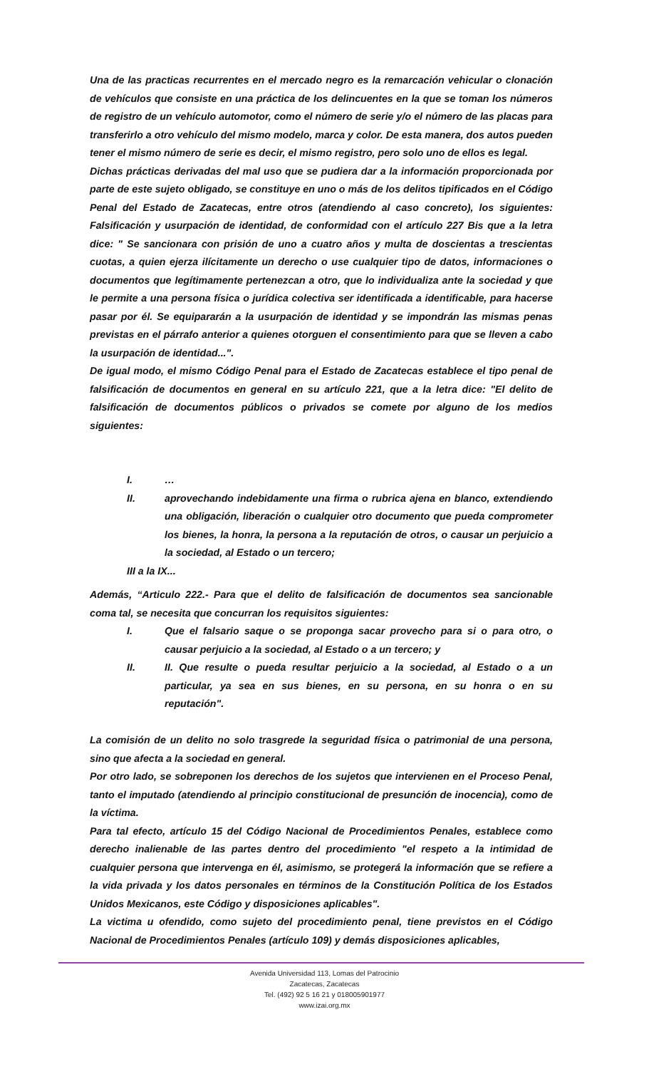Una de las practicas recurrentes en el mercado negro es la remarcación vehicular o clonación de vehículos que consiste en una práctica de los delincuentes en la que se toman los números de registro de un vehículo automotor, como el número de serie y/o el número de las placas para transferirlo a otro vehículo del mismo modelo, marca y color. De esta manera, dos autos pueden tener el mismo número de serie es decir, el mismo registro, pero solo uno de ellos es legal.
Dichas prácticas derivadas del mal uso que se pudiera dar a la información proporcionada por parte de este sujeto obligado, se constituye en uno o más de los delitos tipificados en el Código Penal del Estado de Zacatecas, entre otros (atendiendo al caso concreto), los siguientes: Falsificación y usurpación de identidad, de conformidad con el artículo 227 Bis que a la letra dice: " Se sancionara con prisión de uno a cuatro años y multa de doscientas a trescientas cuotas, a quien ejerza ilícitamente un derecho o use cualquier tipo de datos, informaciones o documentos que legítimamente pertenezcan a otro, que lo individualiza ante la sociedad y que le permite a una persona física o jurídica colectiva ser identificada a identificable, para hacerse pasar por él. Se equipararán a la usurpación de identidad y se impondrán las mismas penas previstas en el párrafo anterior a quienes otorguen el consentimiento para que se lleven a cabo la usurpación de identidad...".
De igual modo, el mismo Código Penal para el Estado de Zacatecas establece el tipo penal de falsificación de documentos en general en su artículo 221, que a la letra dice: "El delito de falsificación de documentos públicos o privados se comete por alguno de los medios siguientes:
I. …
II. aprovechando indebidamente una firma o rubrica ajena en blanco, extendiendo una obligación, liberación o cualquier otro documento que pueda comprometer los bienes, la honra, la persona a la reputación de otros, o causar un perjuicio a la sociedad, al Estado o un tercero;
III a la IX...
Además, “Articulo 222.- Para que el delito de falsificación de documentos sea sancionable coma tal, se necesita que concurran los requisitos siguientes:
I. Que el falsario saque o se proponga sacar provecho para si o para otro, o causar perjuicio a la sociedad, al Estado o a un tercero; y
II. II. Que resulte o pueda resultar perjuicio a la sociedad, al Estado o a un particular, ya sea en sus bienes, en su persona, en su honra o en su reputación".
La comisión de un delito no solo trasgrede la seguridad física o patrimonial de una persona, sino que afecta a la sociedad en general.
Por otro lado, se sobreponen los derechos de los sujetos que intervienen en el Proceso Penal, tanto el imputado (atendiendo al principio constitucional de presunción de inocencia), como de la víctima.
Para tal efecto, artículo 15 del Código Nacional de Procedimientos Penales, establece como derecho inalienable de las partes dentro del procedimiento "el respeto a la intimidad de cualquier persona que intervenga en él, asimismo, se protegerá la información que se refiere a la vida privada y los datos personales en términos de la Constitución Política de los Estados Unidos Mexicanos, este Código y disposiciones aplicables".
La victima u ofendido, como sujeto del procedimiento penal, tiene previstos en el Código Nacional de Procedimientos Penales (artículo 109) y demás disposiciones aplicables,
Avenida Universidad 113, Lomas del Patrocinio
Zacatecas, Zacatecas
Tel. (492) 92 5 16 21 y 018005901977
www.izai.org.mx